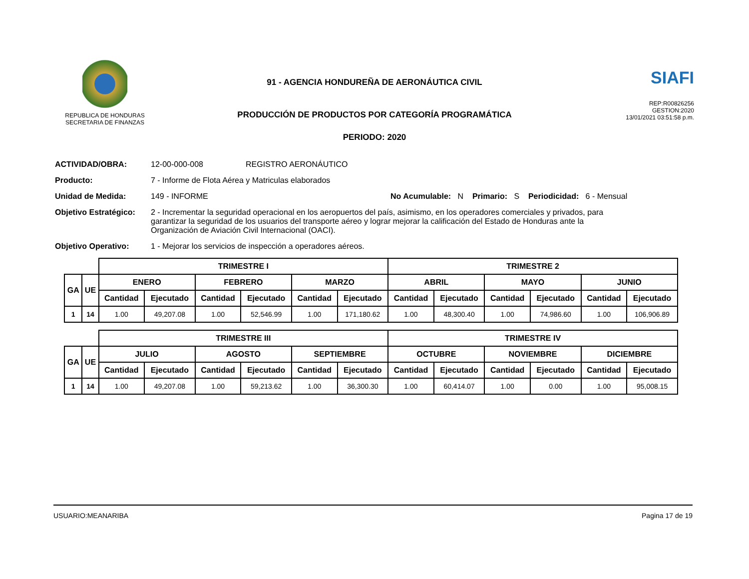REPUBLICA DE HONDURAS
SECRETARIA DE FINANZAS
91 - AGENCIA HONDUREÑA DE AERONÁUTICA CIVIL
PRODUCCIÓN DE PRODUCTOS POR CATEGORÍA PROGRAMÁTICA
PERIODO: 2020
SIAFI
REP:R00826256
GESTION:2020
13/01/2021 03:51:58 p.m.
ACTIVIDAD/OBRA: 12-00-000-008 REGISTRO AERONÁUTICO
Producto: 7 - Informe de Flota Aérea y Matriculas elaborados
Unidad de Medida: 149 - INFORME No Acumulable: N Primario: S Periodicidad: 6 - Mensual
Objetivo Estratégico:
2 - Incrementar la seguridad operacional en los aeropuertos del país, asimismo, en los operadores comerciales y privados, para garantizar la seguridad de los usuarios del transporte aéreo y lograr mejorar la calificación del Estado de Honduras ante la Organización de Aviación Civil Internacional (OACI).
Objetivo Operativo: 1 - Mejorar los servicios de inspección a operadores aéreos.
| | | TRIMESTRE I | | | | | | TRIMESTRE 2 | | | | | |
| --- | --- | --- | --- | --- | --- | --- | --- | --- | --- | --- | --- | --- | --- |
| GA | UE | ENERO | | FEBRERO | | MARZO | | ABRIL | | MAYO | | JUNIO | |
| | | Cantidad | Ejecutado | Cantidad | Ejecutado | Cantidad | Ejecutado | Cantidad | Ejecutado | Cantidad | Ejecutado | Cantidad | Ejecutado |
| 1 | 14 | 1.00 | 49,207.08 | 1.00 | 52,546.99 | 1.00 | 171,180.62 | 1.00 | 48,300.40 | 1.00 | 74,986.60 | 1.00 | 106,906.89 |
| | | TRIMESTRE III | | | | | | TRIMESTRE IV | | | | | |
| --- | --- | --- | --- | --- | --- | --- | --- | --- | --- | --- | --- | --- | --- |
| GA | UE | JULIO | | AGOSTO | | SEPTIEMBRE | | OCTUBRE | | NOVIEMBRE | | DICIEMBRE | |
| | | Cantidad | Ejecutado | Cantidad | Ejecutado | Cantidad | Ejecutado | Cantidad | Ejecutado | Cantidad | Ejecutado | Cantidad | Ejecutado |
| 1 | 14 | 1.00 | 49,207.08 | 1.00 | 59,213.62 | 1.00 | 36,300.30 | 1.00 | 60,414.07 | 1.00 | 0.00 | 1.00 | 95,008.15 |
USUARIO:MEANARIBA Pagina 17 de 19